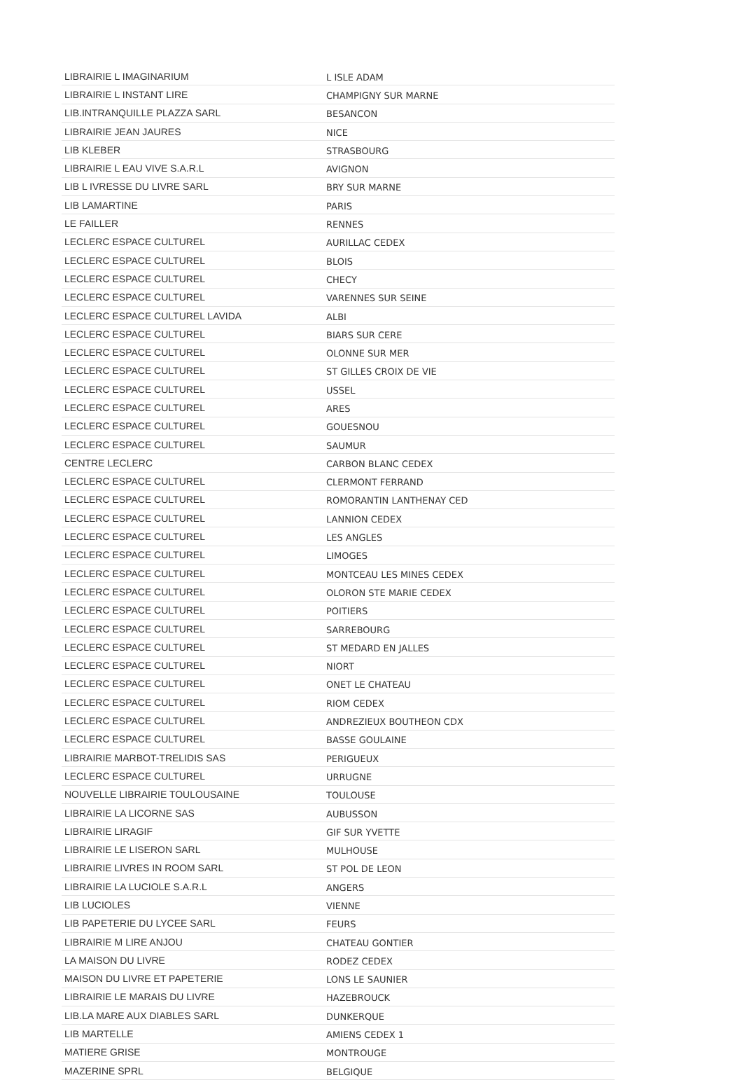| LIBRAIRIE L IMAGINARIUM | L ISLE ADAM |
| LIBRAIRIE L INSTANT LIRE | CHAMPIGNY SUR MARNE |
| LIB.INTRANQUILLE PLAZZA SARL | BESANCON |
| LIBRAIRIE JEAN JAURES | NICE |
| LIB KLEBER | STRASBOURG |
| LIBRAIRIE L EAU VIVE S.A.R.L | AVIGNON |
| LIB L IVRESSE DU LIVRE SARL | BRY SUR MARNE |
| LIB LAMARTINE | PARIS |
| LE FAILLER | RENNES |
| LECLERC ESPACE CULTUREL | AURILLAC CEDEX |
| LECLERC ESPACE CULTUREL | BLOIS |
| LECLERC ESPACE CULTUREL | CHECY |
| LECLERC ESPACE CULTUREL | VARENNES SUR SEINE |
| LECLERC ESPACE CULTUREL LAVIDA | ALBI |
| LECLERC ESPACE CULTUREL | BIARS SUR CERE |
| LECLERC ESPACE CULTUREL | OLONNE SUR MER |
| LECLERC ESPACE CULTUREL | ST GILLES CROIX DE VIE |
| LECLERC ESPACE CULTUREL | USSEL |
| LECLERC ESPACE CULTUREL | ARES |
| LECLERC ESPACE CULTUREL | GOUESNOU |
| LECLERC ESPACE CULTUREL | SAUMUR |
| CENTRE LECLERC | CARBON BLANC CEDEX |
| LECLERC ESPACE CULTUREL | CLERMONT FERRAND |
| LECLERC ESPACE CULTUREL | ROMORANTIN LANTHENAY CED |
| LECLERC ESPACE CULTUREL | LANNION CEDEX |
| LECLERC ESPACE CULTUREL | LES ANGLES |
| LECLERC ESPACE CULTUREL | LIMOGES |
| LECLERC ESPACE CULTUREL | MONTCEAU LES MINES CEDEX |
| LECLERC ESPACE CULTUREL | OLORON STE MARIE CEDEX |
| LECLERC ESPACE CULTUREL | POITIERS |
| LECLERC ESPACE CULTUREL | SARREBOURG |
| LECLERC ESPACE CULTUREL | ST MEDARD EN JALLES |
| LECLERC ESPACE CULTUREL | NIORT |
| LECLERC ESPACE CULTUREL | ONET LE CHATEAU |
| LECLERC ESPACE CULTUREL | RIOM CEDEX |
| LECLERC ESPACE CULTUREL | ANDREZIEUX BOUTHEON CDX |
| LECLERC ESPACE CULTUREL | BASSE GOULAINE |
| LIBRAIRIE MARBOT-TRELIDIS SAS | PERIGUEUX |
| LECLERC ESPACE CULTUREL | URRUGNE |
| NOUVELLE LIBRAIRIE TOULOUSAINE | TOULOUSE |
| LIBRAIRIE LA LICORNE SAS | AUBUSSON |
| LIBRAIRIE LIRAGIF | GIF SUR YVETTE |
| LIBRAIRIE LE LISERON SARL | MULHOUSE |
| LIBRAIRIE LIVRES IN ROOM SARL | ST POL DE LEON |
| LIBRAIRIE LA LUCIOLE S.A.R.L | ANGERS |
| LIB LUCIOLES | VIENNE |
| LIB PAPETERIE DU LYCEE SARL | FEURS |
| LIBRAIRIE M LIRE ANJOU | CHATEAU GONTIER |
| LA MAISON DU LIVRE | RODEZ CEDEX |
| MAISON DU LIVRE ET PAPETERIE | LONS LE SAUNIER |
| LIBRAIRIE LE MARAIS DU LIVRE | HAZEBROUCK |
| LIB.LA MARE AUX DIABLES SARL | DUNKERQUE |
| LIB MARTELLE | AMIENS CEDEX 1 |
| MATIERE GRISE | MONTROUGE |
| MAZERINE SPRL | BELGIQUE |